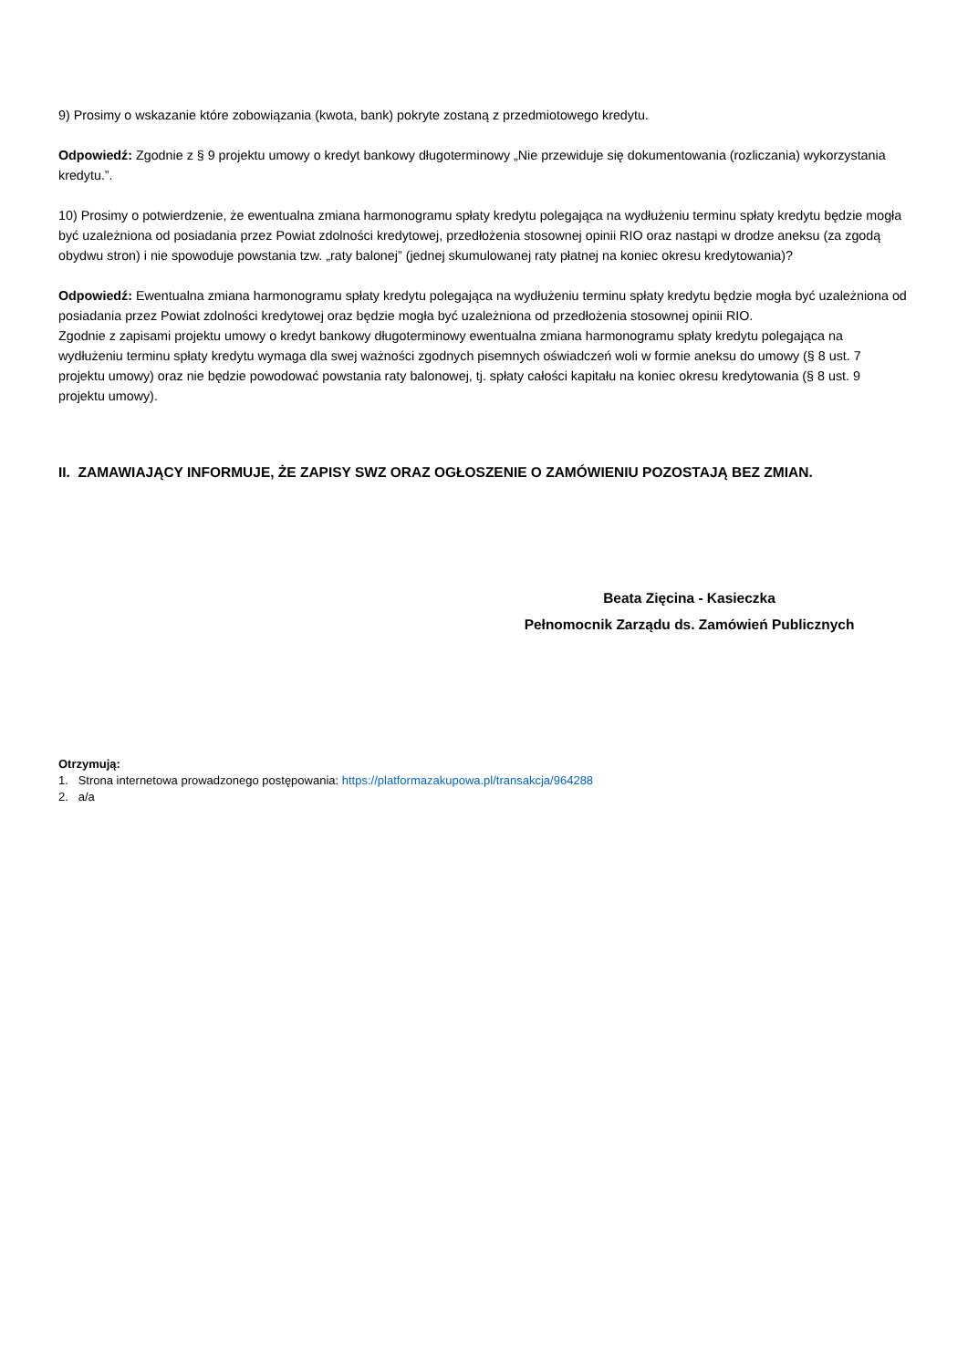9) Prosimy o wskazanie które zobowiązania (kwota, bank) pokryte zostaną z przedmiotowego kredytu.
Odpowiedź: Zgodnie z § 9 projektu umowy o kredyt bankowy długoterminowy „Nie przewiduje się dokumentowania (rozliczania) wykorzystania kredytu.”.
10) Prosimy o potwierdzenie, że ewentualna zmiana harmonogramu spłaty kredytu polegająca na wydłużeniu terminu spłaty kredytu będzie mogła być uzależniona od posiadania przez Powiat zdolności kredytowej, przedłożenia stosownej opinii RIO oraz nastąpi w drodze aneksu (za zgodą obydwu stron) i nie spowoduje powstania tzw. „raty balonej” (jednej skumulowanej raty płatnej na koniec okresu kredytowania)?
Odpowiedź: Ewentualna zmiana harmonogramu spłaty kredytu polegająca na wydłużeniu terminu spłaty kredytu będzie mogła być uzależniona od posiadania przez Powiat zdolności kredytowej oraz będzie mogła być uzależniona od przedłożenia stosownej opinii RIO.
Zgodnie z zapisami projektu umowy o kredyt bankowy długoterminowy ewentualna zmiana harmonogramu spłaty kredytu polegająca na wydłużeniu terminu spłaty kredytu wymaga dla swej ważności zgodnych pisemnych oświadczeń woli w formie aneksu do umowy (§ 8 ust. 7 projektu umowy) oraz nie będzie powodować powstania raty balonowej, tj. spłaty całości kapitału na koniec okresu kredytowania (§ 8 ust. 9 projektu umowy).
II. ZAMAWIAJĄCY INFORMUJE, ŻE ZAPISY SWZ ORAZ OGŁOSZENIE O ZAMÓWIENIU POZOSTAJĄ BEZ ZMIAN.
Beata Zięcina - Kasieczka
Pełnomocnik Zarządu ds. Zamówień Publicznych
Otrzymują:
1. Strona internetowa prowadzonego postępowania: https://platformazakupowa.pl/transakcja/964288
2. a/a